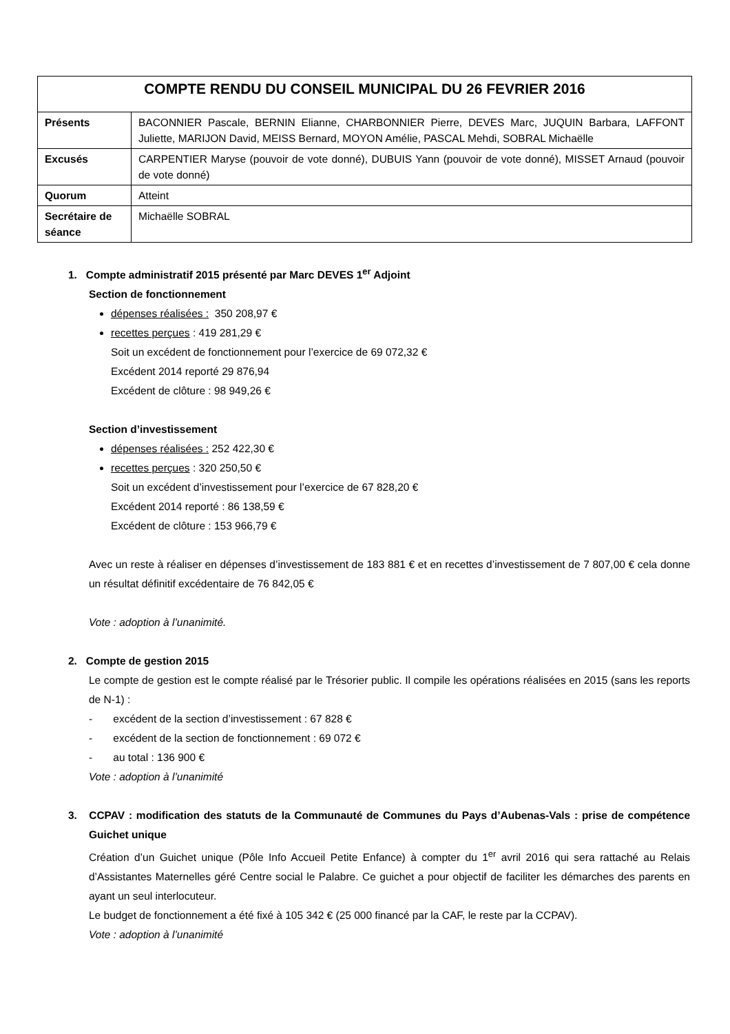| COMPTE RENDU DU CONSEIL MUNICIPAL DU 26 FEVRIER 2016 | |
| --- | --- |
| Présents | BACONNIER Pascale, BERNIN Elianne, CHARBONNIER Pierre, DEVES Marc, JUQUIN Barbara, LAFFONT Juliette, MARIJON David, MEISS Bernard, MOYON Amélie, PASCAL Mehdi, SOBRAL Michaëlle |
| Excusés | CARPENTIER Maryse (pouvoir de vote donné), DUBUIS Yann (pouvoir de vote donné), MISSET Arnaud (pouvoir de vote donné) |
| Quorum | Atteint |
| Secrétaire de séance | Michaëlle SOBRAL |
1. Compte administratif 2015 présenté par Marc DEVES 1<sup>er</sup> Adjoint
Section de fonctionnement
dépenses réalisées : 350 208,97 €
recettes perçues : 419 281,29 €
Soit un excédent de fonctionnement pour l’exercice de 69 072,32 €
Excédent 2014 reporté 29 876,94
Excédent de clôture : 98 949,26 €
Section d’investissement
dépenses réalisées : 252 422,30 €
recettes perçues : 320 250,50 €
Soit un excédent d’investissement pour l’exercice de 67 828,20 €
Excédent 2014 reporté : 86 138,59 €
Excédent de clôture : 153 966,79 €
Avec un reste à réaliser en dépenses d’investissement de 183 881 € et en recettes d’investissement de 7 807,00 € cela donne un résultat définitif excédentaire de 76 842,05 €
Vote : adoption à l’unanimité.
2. Compte de gestion 2015
Le compte de gestion est le compte réalisé par le Trésorier public. Il compile les opérations réalisées en 2015 (sans les reports de N-1) :
- excédent de la section d’investissement : 67 828 €
- excédent de la section de fonctionnement : 69 072 €
- au total : 136 900 €
Vote : adoption à l’unanimité
3. CCPAV : modification des statuts de la Communauté de Communes du Pays d’Aubenas-Vals : prise de compétence Guichet unique
Création d’un Guichet unique (Pôle Info Accueil Petite Enfance) à compter du 1<sup>er</sup> avril 2016 qui sera rattaché au Relais d’Assistantes Maternelles géré Centre social le Palabre. Ce guichet a pour objectif de faciliter les démarches des parents en ayant un seul interlocuteur.
Le budget de fonctionnement a été fixé à 105 342 € (25 000 financé par la CAF, le reste par la CCPAV).
Vote : adoption à l’unanimité